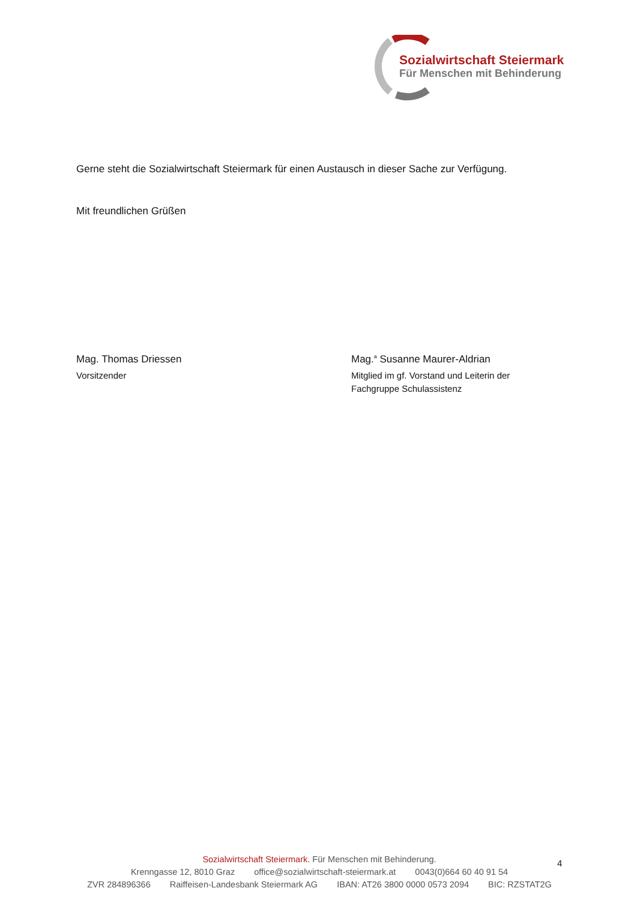Sozialwirtschaft Steiermark
Für Menschen mit Behinderung
Gerne steht die Sozialwirtschaft Steiermark für einen Austausch in dieser Sache zur Verfügung.
Mit freundlichen Grüßen
Mag. Thomas Driessen
Vorsitzender
Mag.<sup>a</sup> Susanne Maurer-Aldrian
Mitglied im gf. Vorstand und Leiterin der
Fachgruppe Schulassistenz
Sozialwirtschaft Steiermark. Für Menschen mit Behinderung.
Krenngasse 12, 8010 Graz office@sozialwirtschaft-steiermark.at 0043(0)664 60 40 91 54
ZVR 284896366 Raiffeisen-Landesbank Steiermark AG IBAN: AT26 3800 0000 0573 2094 BIC: RZSTAT2G
4